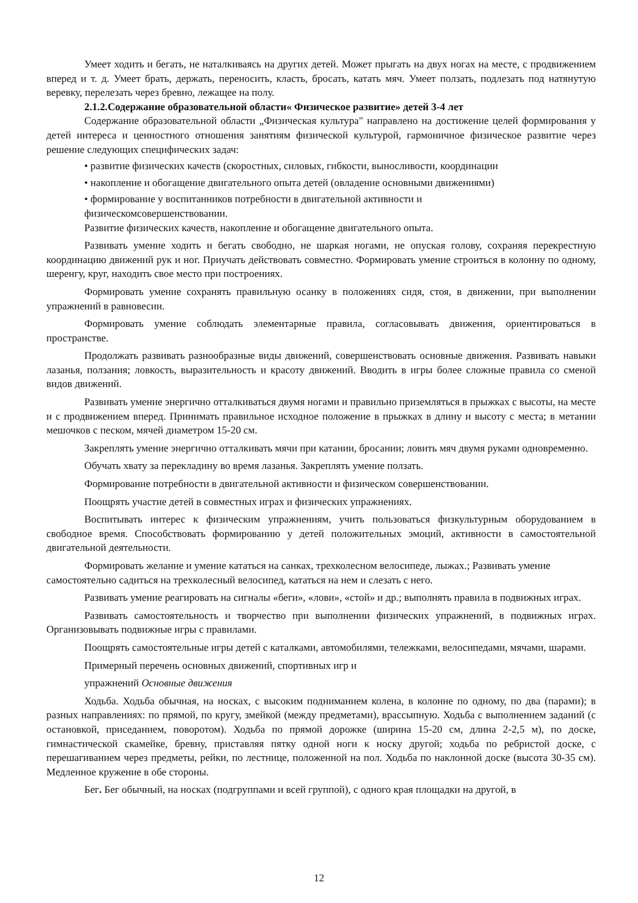Умеет ходить и бегать, не наталкиваясь на других детей. Может прыгать на двух ногах на месте, с продвижением вперед и т. д. Умеет брать, держать, переносить, класть, бросать, катать мяч. Умеет ползать, подлезать под натянутую веревку, перелезать через бревно, лежащее на полу.
2.1.2.Содержание образовательной области« Физическое развитие» детей 3-4 лет
Содержание образовательной области „Физическая культура" направлено на достижение целей формирования у детей интереса и ценностного отношения занятиям физической культурой, гармоничное физическое развитие через решение следующих специфических задач:
• развитие физических качеств (скоростных, силовых, гибкости, выносливости, координации
• накопление и обогащение двигательного опыта детей (овладение основными движениями)
• формирование у воспитанников потребности в двигательной активности и физическомсовершенствовании.
Развитие физических качеств, накопление и обогащение двигательного опыта.
Развивать умение ходить и бегать свободно, не шаркая ногами, не опуская голову, сохраняя перекрестную координацию движений рук и ног. Приучать действовать совместно. Формировать умение строиться в колонну по одному, шеренгу, круг, находить свое место при построениях.
Формировать умение сохранять правильную осанку в положениях сидя, стоя, в движении, при выполнении упражнений в равновесии.
Формировать умение соблюдать элементарные правила, согласовывать движения, ориентироваться в пространстве.
Продолжать развивать разнообразные виды движений, совершенствовать основные движения. Развивать навыки лазанья, ползания; ловкость, выразительность и красоту движений. Вводить в игры более сложные правила со сменой видов движений.
Развивать умение энергично отталкиваться двумя ногами и правильно приземляться в прыжках с высоты, на месте и с продвижением вперед. Принимать правильное исходное положение в прыжках в длину и высоту с места; в метании мешочков с песком, мячей диаметром 15-20 см.
Закреплять умение энергично отталкивать мячи при катании, бросании; ловить мяч двумя руками одновременно.
Обучать хвату за перекладину во время лазанья. Закреплять умение ползать.
Формирование потребности в двигательной активности и физическом совершенствовании.
Поощрять участие детей в совместных играх и физических упражнениях.
Воспитывать интерес к физическим упражнениям, учить пользоваться физкультурным оборудованием в свободное время. Способствовать формированию у детей положительных эмоций, активности в самостоятельной двигательной деятельности.
Формировать желание и умение кататься на санках, трехколесном велосипеде, лыжах.; Развивать умение самостоятельно садиться на трехколесный велосипед, кататься на нем и слезать с него.
Развивать умение реагировать на сигналы «беги», «лови», «стой» и др.; выполнять правила в подвижных играх.
Развивать самостоятельность и творчество при выполнении физических упражнений, в подвижных играх. Организовывать подвижные игры с правилами.
Поощрять самостоятельные игры детей с каталками, автомобилями, тележками, велосипедами, мячами, шарами.
Примерный перечень основных движений, спортивных игр и
упражнений Основные движения
Ходьба. Ходьба обычная, на носках, с высоким подниманием колена, в колонне по одному, по два (парами); в разных направлениях: по прямой, по кругу, змейкой (между предметами), врассыпную. Ходьба с выполнением заданий (с остановкой, приседанием, поворотом). Ходьба по прямой дорожке (ширина 15-20 см, длина 2-2,5 м), по доске, гимнастической скамейке, бревну, приставляя пятку одной ноги к носку другой; ходьба по ребристой доске, с перешагиванием через предметы, рейки, по лестнице, положенной на пол. Ходьба по наклонной доске (высота 30-35 см). Медленное кружение в обе стороны.
Бег. Бег обычный, на носках (подгруппами и всей группой), с одного края площадки на другой, в
12